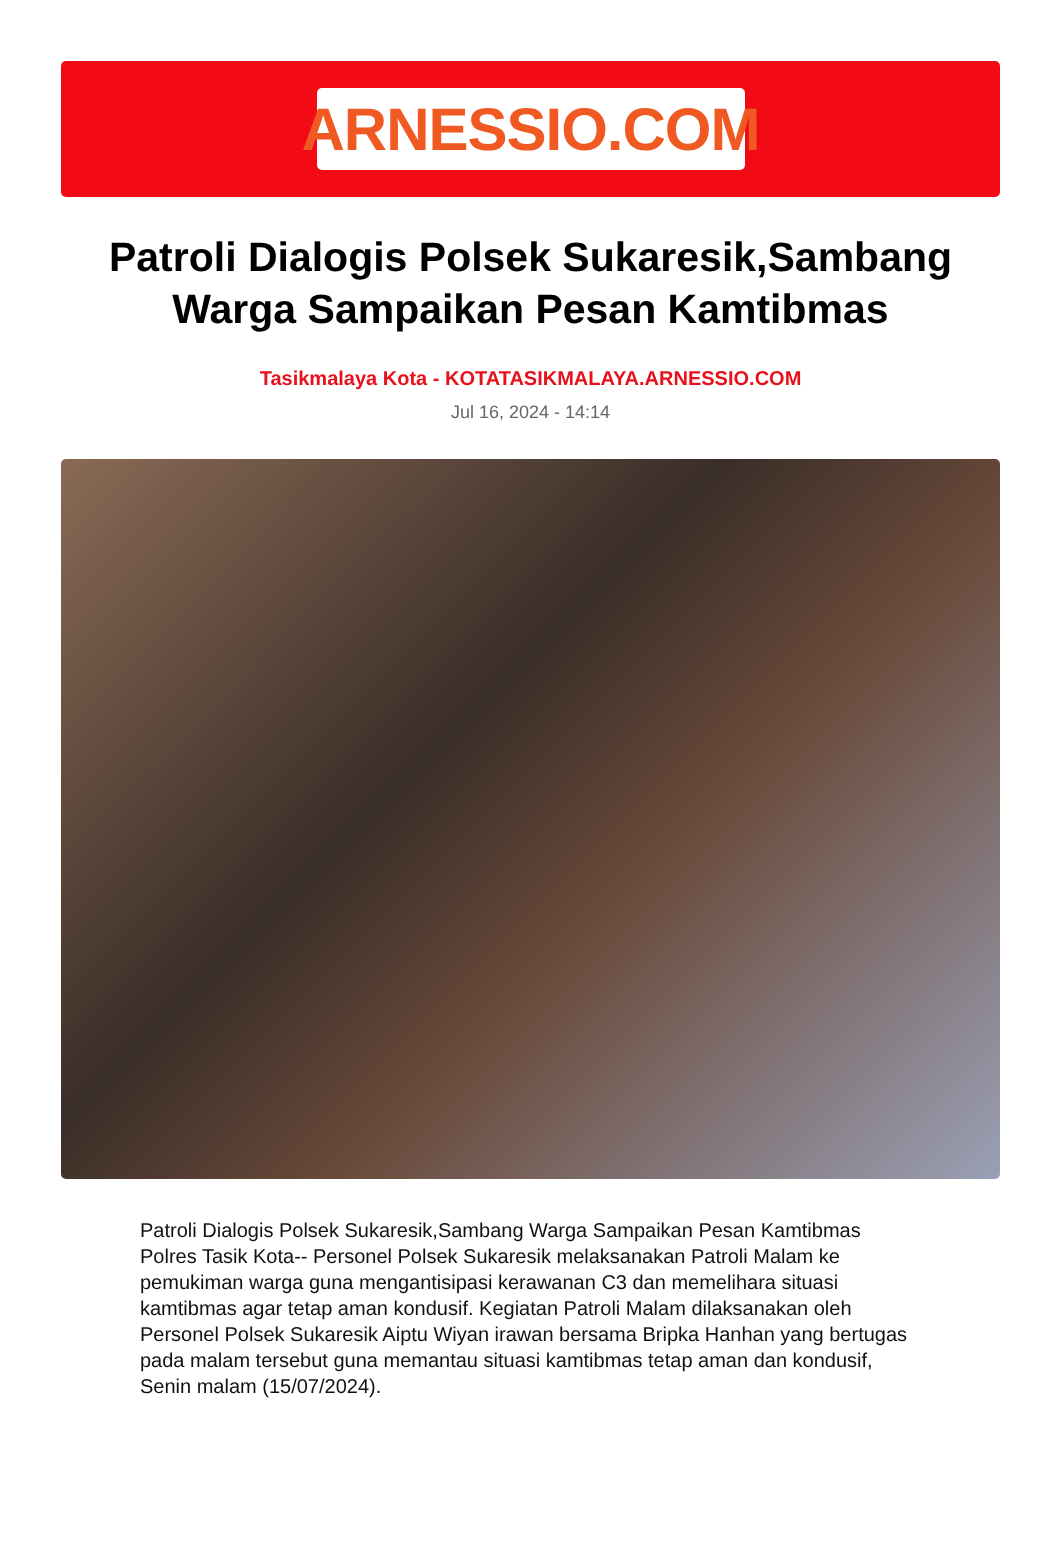ARNESSIO.COM
Patroli Dialogis Polsek Sukaresik,Sambang Warga Sampaikan Pesan Kamtibmas
Tasikmalaya Kota - KOTATASIKMALAYA.ARNESSIO.COM
Jul 16, 2024 - 14:14
Patroli Dialogis Polsek Sukaresik,Sambang Warga Sampaikan Pesan Kamtibmas Polres Tasik Kota-- Personel Polsek Sukaresik melaksanakan Patroli Malam ke pemukiman warga guna mengantisipasi kerawanan C3 dan memelihara situasi kamtibmas agar tetap aman kondusif. Kegiatan Patroli Malam dilaksanakan oleh Personel Polsek Sukaresik Aiptu Wiyan irawan bersama Bripka Hanhan yang bertugas pada malam tersebut guna memantau situasi kamtibmas tetap aman dan kondusif, Senin malam (15/07/2024).